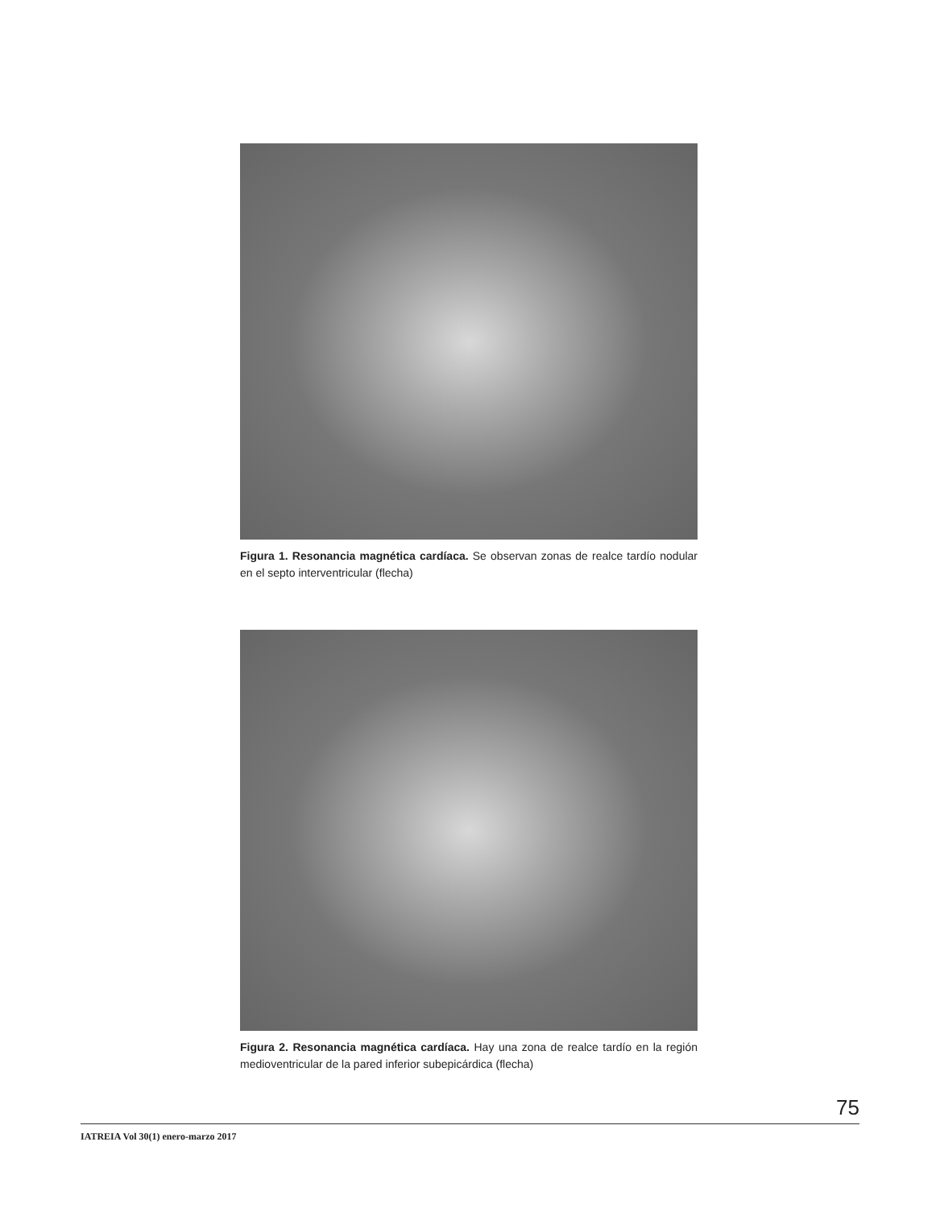Figura 1. Resonancia magnética cardíaca. Se observan zonas de realce tardío nodular en el septo interventricular (flecha)
Figura 2. Resonancia magnética cardíaca. Hay una zona de realce tardío en la región medioventricular de la pared inferior subepicárdica (flecha)
75
IATREIA Vol 30(1) enero-marzo 2017